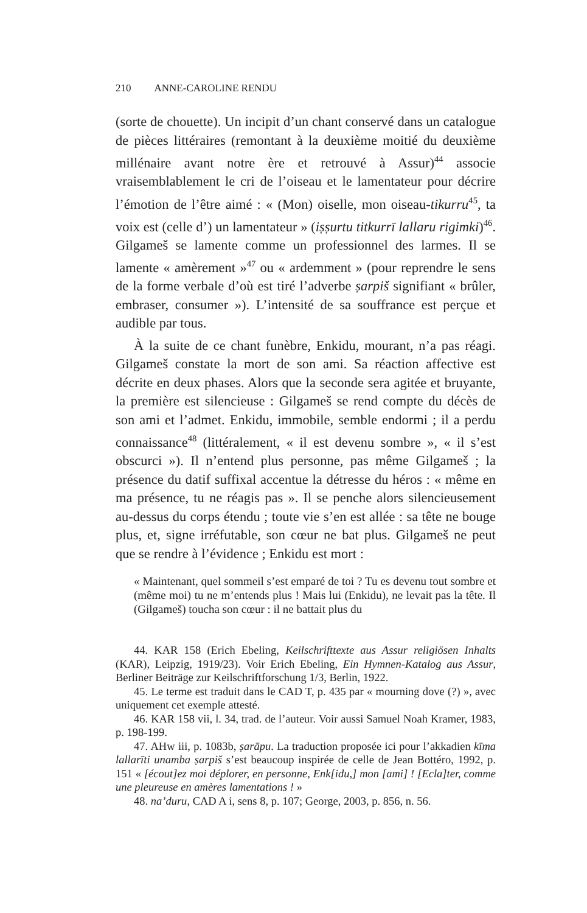210 ANNE-CAROLINE RENDU
(sorte de chouette). Un incipit d’un chant conservé dans un catalogue de pièces littéraires (remontant à la deuxième moitié du deuxième millénaire avant notre ère et retrouvé à Assur)<sup>44</sup> associe vraisemblablement le cri de l’oiseau et le lamentateur pour décrire l’émotion de l’être aimé : « (Mon) oiselle, mon oiseau-tikurru<sup>45</sup>, ta voix est (celle d’) un lamentateur » (iṣṣurtu titkurrī lallaru rigimki)<sup>46</sup>. Gilgameš se lamente comme un professionnel des larmes. Il se lamente « amèrement »<sup>47</sup> ou « ardemment » (pour reprendre le sens de la forme verbale d’où est tiré l’adverbe ṣarpiš signifiant « brûler, embraser, consumer »). L’intensité de sa souffrance est perçue et audible par tous.
À la suite de ce chant funèbre, Enkidu, mourant, n’a pas réagi. Gilgameš constate la mort de son ami. Sa réaction affective est décrite en deux phases. Alors que la seconde sera agitée et bruyante, la première est silencieuse : Gilgameš se rend compte du décès de son ami et l’admet. Enkidu, immobile, semble endormi ; il a perdu connaissance<sup>48</sup> (littéralement, « il est devenu sombre », « il s’est obscurci »). Il n’entend plus personne, pas même Gilgameš ; la présence du datif suffixal accentue la détresse du héros : « même en ma présence, tu ne réagis pas ». Il se penche alors silencieusement au-dessus du corps étendu ; toute vie s’en est allée : sa tête ne bouge plus, et, signe irréfutable, son cœur ne bat plus. Gilgameš ne peut que se rendre à l’évidence ; Enkidu est mort :
« Maintenant, quel sommeil s’est emparé de toi ? Tu es devenu tout sombre et (même moi) tu ne m’entends plus ! Mais lui (Enkidu), ne levait pas la tête. Il (Gilgameš) toucha son cœur : il ne battait plus du
44. KAR 158 (Erich Ebeling, Keilschrifttexte aus Assur religiösen Inhalts (KAR), Leipzig, 1919/23). Voir Erich Ebeling, Ein Hymnen-Katalog aus Assur, Berliner Beiträge zur Keilschriftforschung 1/3, Berlin, 1922.
45. Le terme est traduit dans le CAD T, p. 435 par « mourning dove (?) », avec uniquement cet exemple attesté.
46. KAR 158 vii, l. 34, trad. de l’auteur. Voir aussi Samuel Noah Kramer, 1983, p. 198-199.
47. AHw iii, p. 1083b, ṣarāpu. La traduction proposée ici pour l’akkadien kīma lallarīti unamba ṣarpiš s’est beaucoup inspirée de celle de Jean Bottéro, 1992, p. 151 « [écout]ez moi déplorer, en personne, Enk[idu,] mon [ami] ! [Ecla]ter, comme une pleureuse en amères lamentations ! »
48. na’duru, CAD A i, sens 8, p. 107; George, 2003, p. 856, n. 56.